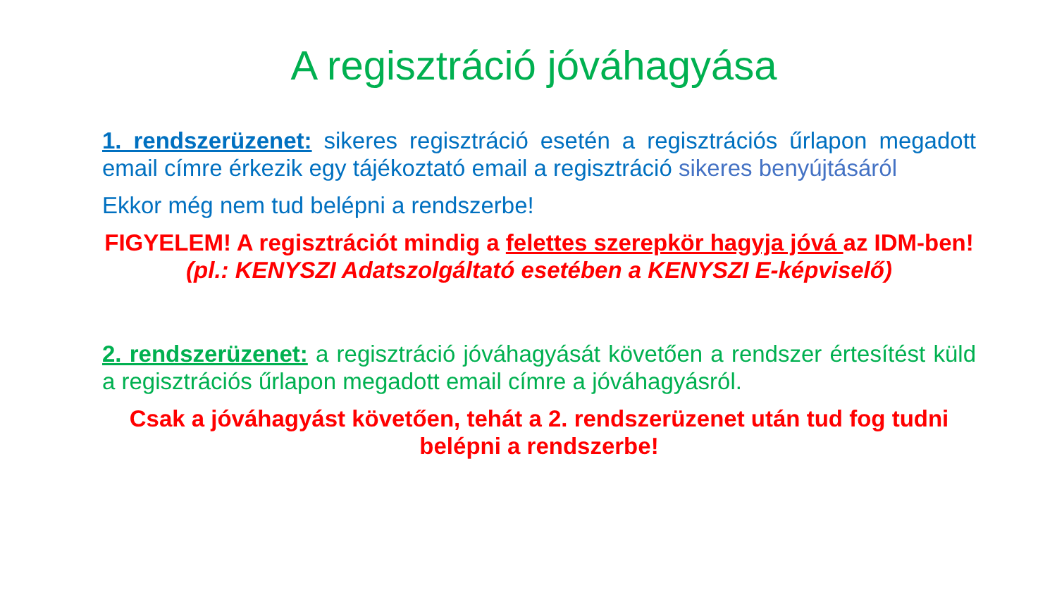A regisztráció jóváhagyása
1. rendszerüzenet: sikeres regisztráció esetén a regisztrációs űrlapon megadott email címre érkezik egy tájékoztató email a regisztráció sikeres benyújtásáról
Ekkor még nem tud belépni a rendszerbe!
FIGYELEM! A regisztrációt mindig a felettes szerepkör hagyja jóvá az IDM-ben! (pl.: KENYSZI Adatszolgáltató esetében a KENYSZI E-képviselő)
2. rendszerüzenet: a regisztráció jóváhagyását követően a rendszer értesítést küld a regisztrációs űrlapon megadott email címre a jóváhagyásról.
Csak a jóváhagyást követően, tehát a 2. rendszerüzenet után tud fog tudni belépni a rendszerbe!